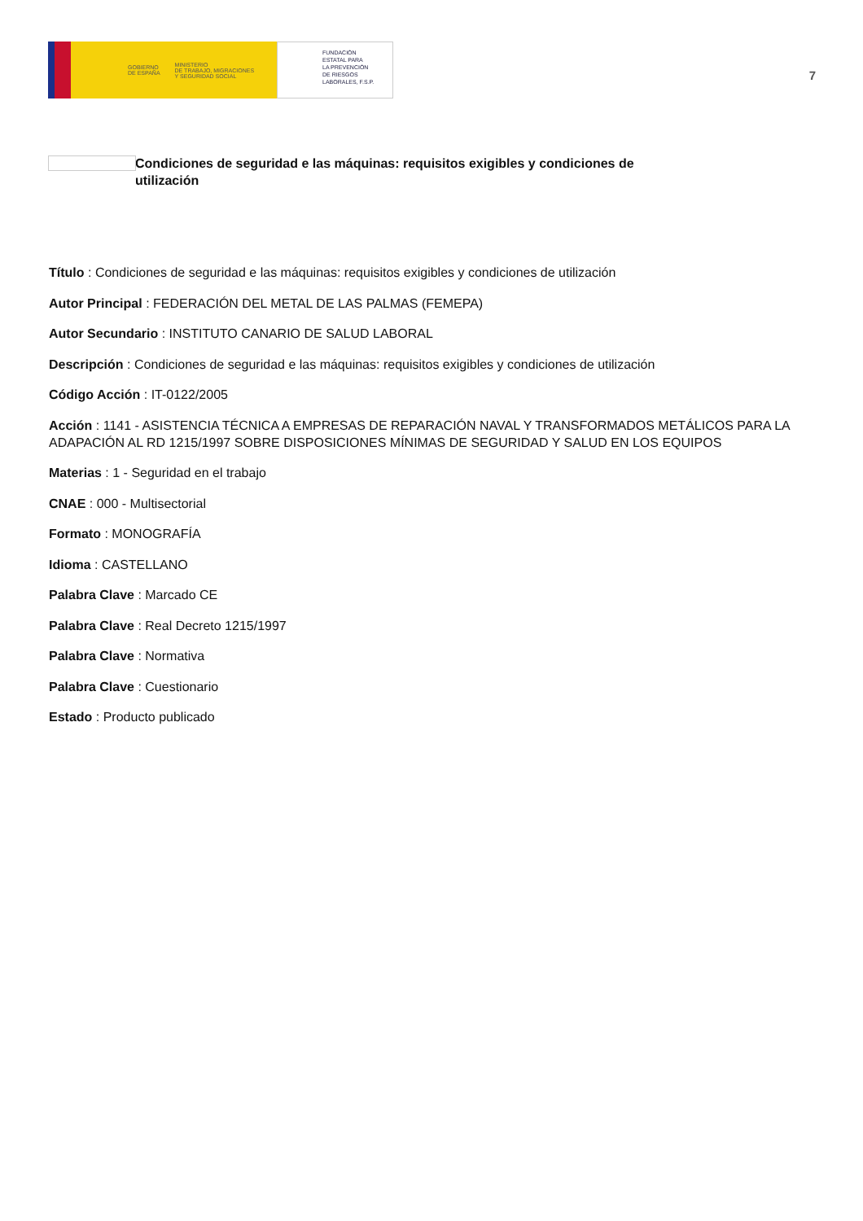GOBIERNO
DE ESPAÑA MINISTERIO
DE TRABAJO, MIGRACIONES
Y SEGURIDAD SOCIAL
FUNDACIÓN
ESTATAL PARA
LA PREVENCIÓN
DE RIESGOS
LABORALES, F.S.P.
7
Condiciones de seguridad e las máquinas: requisitos exigibles y condiciones de utilización
Título : Condiciones de seguridad e las máquinas: requisitos exigibles y condiciones de utilización
Autor Principal : FEDERACIÓN DEL METAL DE LAS PALMAS (FEMEPA)
Autor Secundario : INSTITUTO CANARIO DE SALUD LABORAL
Descripción : Condiciones de seguridad e las máquinas: requisitos exigibles y condiciones de utilización
Código Acción : IT-0122/2005
Acción : 1141 - ASISTENCIA TÉCNICA A EMPRESAS DE REPARACIÓN NAVAL Y TRANSFORMADOS METÁLICOS PARA LA ADAPACIÓN AL RD 1215/1997 SOBRE DISPOSICIONES MÍNIMAS DE SEGURIDAD Y SALUD EN LOS EQUIPOS
Materias : 1 - Seguridad en el trabajo
CNAE : 000 - Multisectorial
Formato : MONOGRAFÍA
Idioma : CASTELLANO
Palabra Clave : Marcado CE
Palabra Clave : Real Decreto 1215/1997
Palabra Clave : Normativa
Palabra Clave : Cuestionario
Estado : Producto publicado